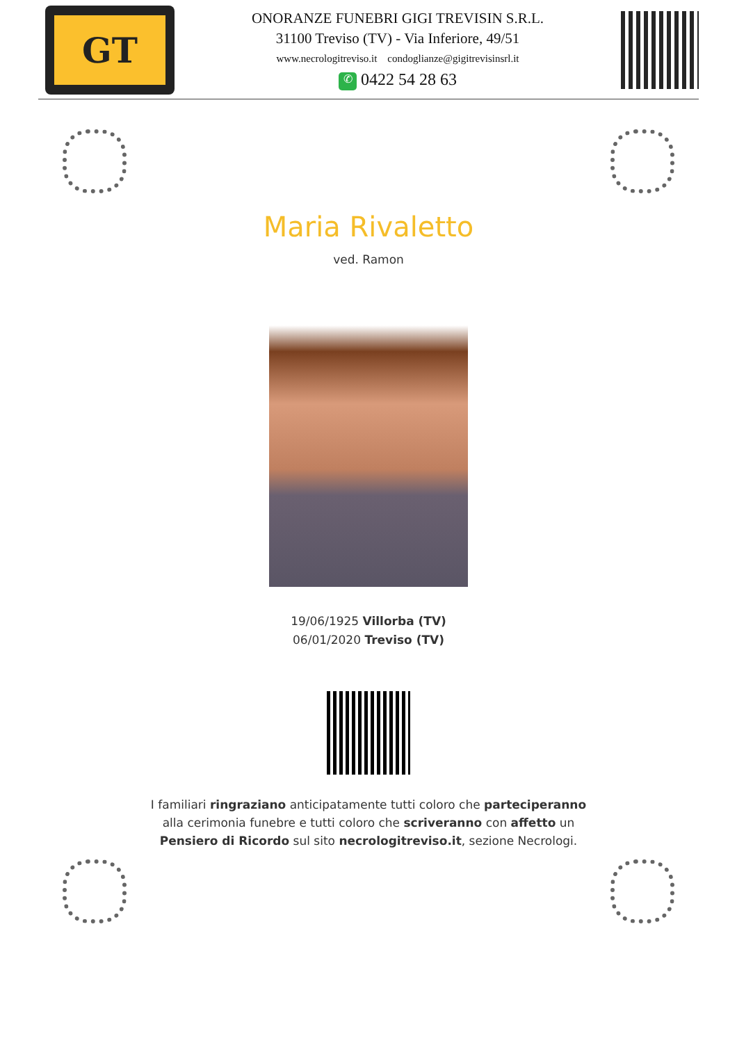GT
ONORANZE FUNEBRI GIGI TREVISIN S.R.L.
31100 Treviso (TV) - Via Inferiore, 49/51
www.necrologitreviso.it condoglianze@gigitrevisinsrl.it
✆ 0422 54 28 63
Maria Rivaletto
ved. Ramon
19/06/1925 Villorba (TV)
06/01/2020 Treviso (TV)
I familiari ringraziano anticipatamente tutti coloro che parteciperanno alla cerimonia funebre e tutti coloro che scriveranno con affetto un Pensiero di Ricordo sul sito necrologitreviso.it, sezione Necrologi.